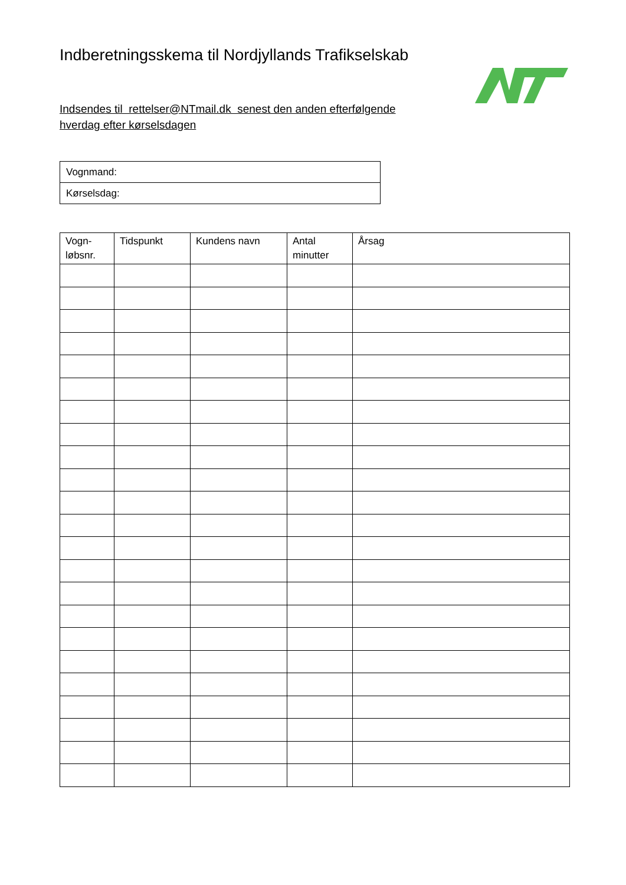Indberetningsskema til Nordjyllands Trafikselskab
Indsendes til rettelser@NTmail.dk senest den anden efterfølgende hverdag efter kørselsdagen
| Vognmand: |
| Kørselsdag: |
| Vogn- løbsnr. | Tidspunkt | Kundens navn | Antal minutter | Årsag |
| --- | --- | --- | --- | --- |